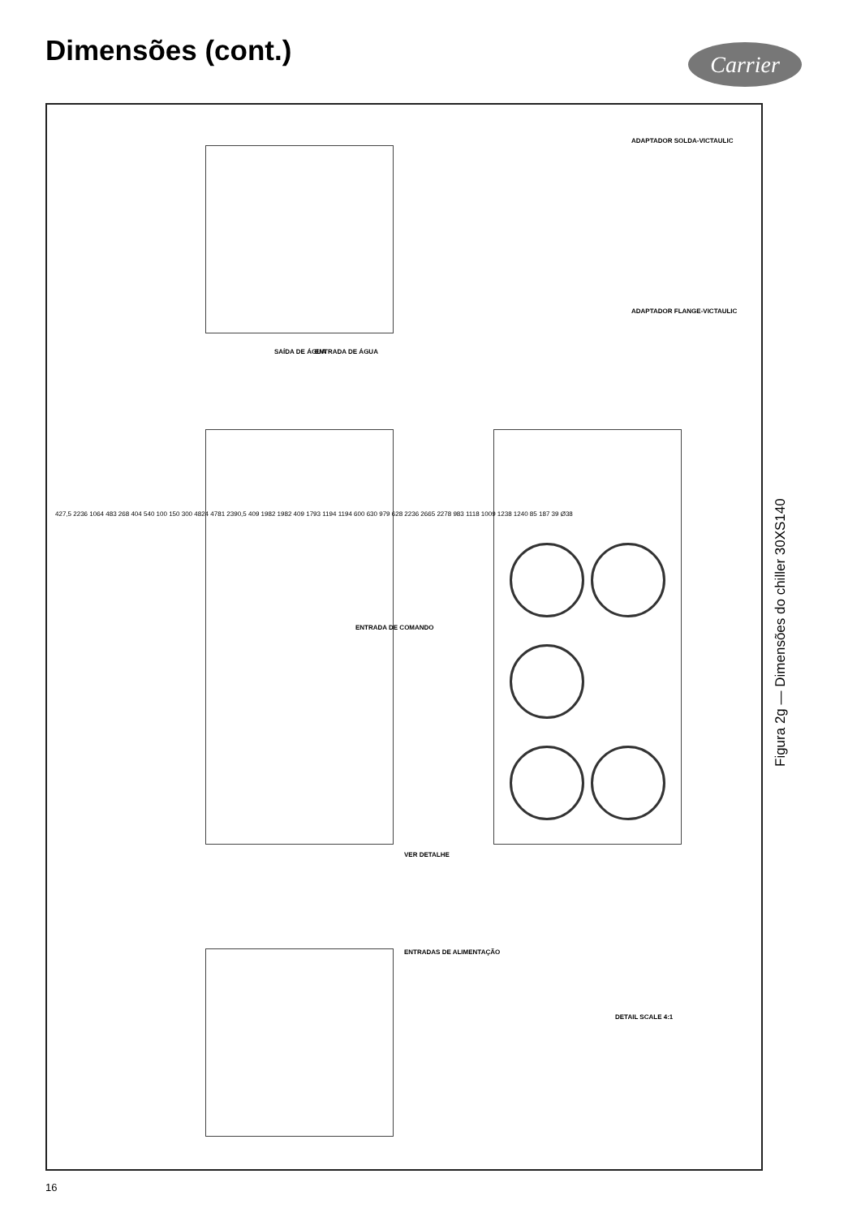Dimensões (cont.) Carrier
SAÍDA DE ÁGUA ENTRADA DE ÁGUA
ENTRADA DE COMANDO
VER DETALHE
ENTRADAS DE ALIMENTAÇÃO
ADAPTADOR SOLDA-VICTAULIC
ADAPTADOR FLANGE-VICTAULIC
DETAIL SCALE 4:1
427,5 2236 1064 483 268 404 540 100 150 300 4824 4781 2390,5 409 1982 1982 409 1793 1194 1194 600 630 979 628 2236 2665 2278 983 1118 1009 1238 1240 85 187 39 Ø38
Figura 2g — Dimensões do chiller 30XS140
16